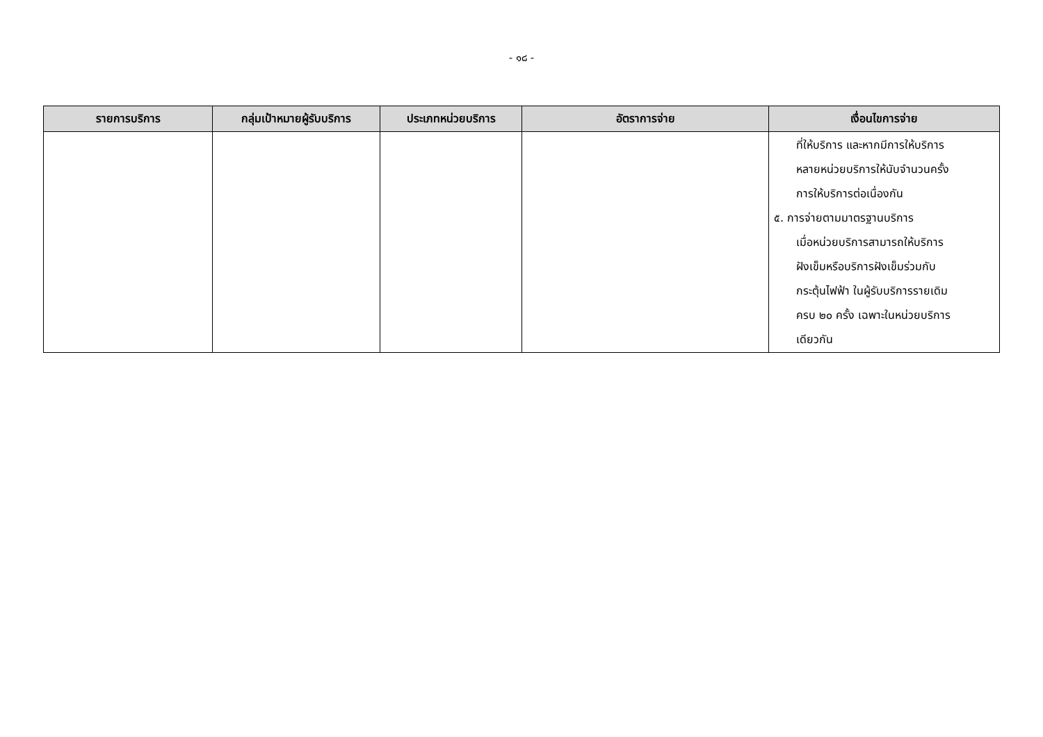- ๑๘ -
| รายการบริการ | กลุ่มเป้าหมายผู้รับบริการ | ประเภทหน่วยบริการ | อัตราการจ่าย | เงื่อนไขการจ่าย |
| --- | --- | --- | --- | --- |
| | | | | ที่ให้บริการ และหากมีการให้บริการ หลายหน่วยบริการให้นับจำนวนครั้ง การให้บริการต่อเนื่องกัน ๕. การจ่ายตามมาตรฐานบริการ เมื่อหน่วยบริการสามารถให้บริการ ฝังเข็มหรือบริการฝังเข็มร่วมกับ กระตุ้นไฟฟ้า ในผู้รับบริการรายเดิม ครบ ๒๐ ครั้ง เฉพาะในหน่วยบริการ เดียวกัน |